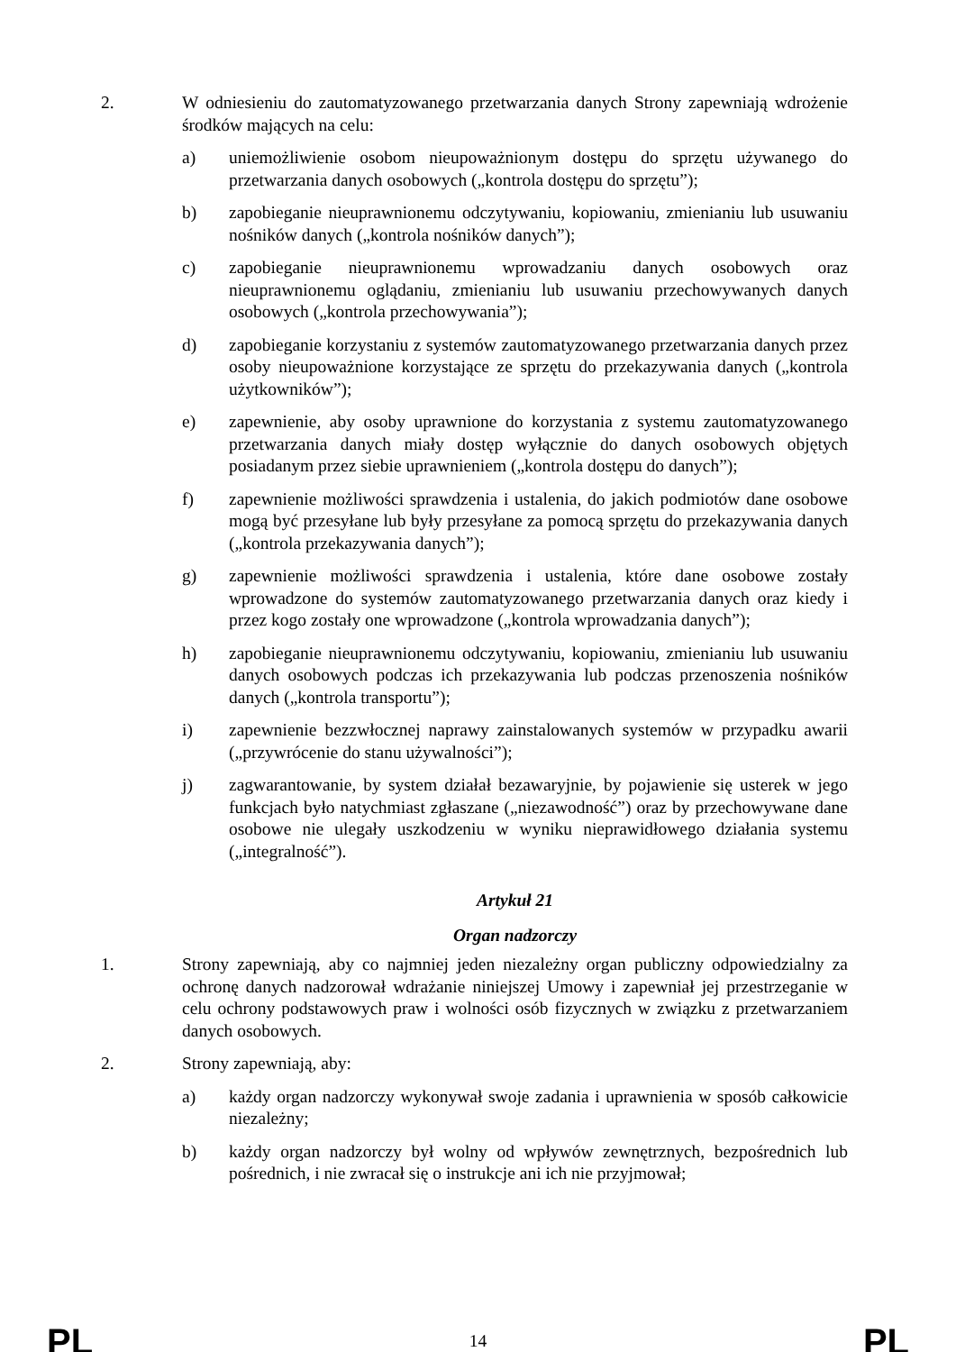2. W odniesieniu do zautomatyzowanego przetwarzania danych Strony zapewniają wdrożenie środków mających na celu:
a) uniemożliwienie osobom nieupoważnionym dostępu do sprzętu używanego do przetwarzania danych osobowych („kontrola dostępu do sprzętu”);
b) zapobieganie nieuprawnionemu odczytywaniu, kopiowaniu, zmienianiu lub usuwaniu nośników danych („kontrola nośników danych”);
c) zapobieganie nieuprawnionemu wprowadzaniu danych osobowych oraz nieuprawnionemu oglądaniu, zmienianiu lub usuwaniu przechowywanych danych osobowych („kontrola przechowywania”);
d) zapobieganie korzystaniu z systemów zautomatyzowanego przetwarzania danych przez osoby nieupoważnione korzystające ze sprzętu do przekazywania danych („kontrola użytkowników”);
e) zapewnienie, aby osoby uprawnione do korzystania z systemu zautomatyzowanego przetwarzania danych miały dostęp wyłącznie do danych osobowych objętych posiadanym przez siebie uprawnieniem („kontrola dostępu do danych”);
f) zapewnienie możliwości sprawdzenia i ustalenia, do jakich podmiotów dane osobowe mogą być przesyłane lub były przesyłane za pomocą sprzętu do przekazywania danych („kontrola przekazywania danych”);
g) zapewnienie możliwości sprawdzenia i ustalenia, które dane osobowe zostały wprowadzone do systemów zautomatyzowanego przetwarzania danych oraz kiedy i przez kogo zostały one wprowadzone („kontrola wprowadzania danych”);
h) zapobieganie nieuprawnionemu odczytywaniu, kopiowaniu, zmienianiu lub usuwaniu danych osobowych podczas ich przekazywania lub podczas przenoszenia nośników danych („kontrola transportu”);
i) zapewnienie bezzwłocznej naprawy zainstalowanych systemów w przypadku awarii („przywrócenie do stanu używalności”);
j) zagwarantowanie, by system działał bezawaryjnie, by pojawienie się usterek w jego funkcjach było natychmiast zgłaszane („niezawodność”) oraz by przechowywane dane osobowe nie ulegały uszkodzeniu w wyniku nieprawidłowego działania systemu („integralność”).
Artykuł 21
Organ nadzorczy
1. Strony zapewniają, aby co najmniej jeden niezależny organ publiczny odpowiedzialny za ochronę danych nadzorował wdrażanie niniejszej Umowy i zapewniał jej przestrzeganie w celu ochrony podstawowych praw i wolności osób fizycznych w związku z przetwarzaniem danych osobowych.
2. Strony zapewniają, aby:
a) każdy organ nadzorczy wykonywał swoje zadania i uprawnienia w sposób całkowicie niezależny;
b) każdy organ nadzorczy był wolny od wpływów zewnętrznych, bezpośrednich lub pośrednich, i nie zwracał się o instrukcje ani ich nie przyjmował;
PL 14 PL